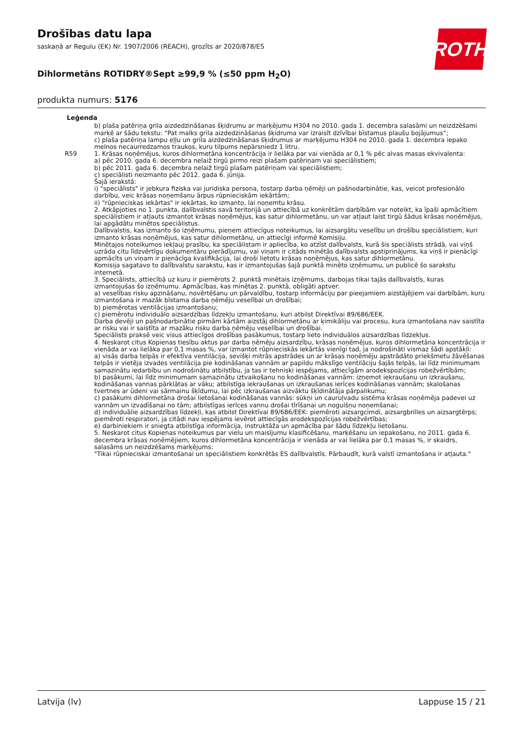ROTH
Drošības datu lapa
saskaņā ar Regulu (EK) Nr. 1907/2006 (REACH), grozīts ar 2020/878/ES
Dihlormetāns ROTIDRY®Sept ≥99,9 % (≤50 ppm H<sub>2</sub>O)
produkta numurs: 5176
Leģenda
b) plaša patēriņa grila aizdedzināšanas šķidrumu ar marķējumu H304 no 2010. gada 1. decembra salasāmi un neizdzēšami marķē ar šādu tekstu: “Pat malks grila aizdedzināšanas šķidruma var izraisīt dzīvībai bīstamus plaušu bojājumus”;
c) plaša patēriņa lampu eļļu un grila aizdedzināšanas šķidrumus ar marķējumu H304 no 2010. gada 1. decembra iepako melnos necaurredzamos traukos, kuru tilpums nepārsniedz 1 litru.
R59 1. Krāsas noņēmējus, kuros dihlormetāna koncentrācija ir lielāka par vai vienāda ar 0,1 % pēc alvas masas ekvivalenta:
a) pēc 2010. gada 6. decembra nelaiž tirgū pirmo reizi plašam patēriņam vai speciālistiem;
b) pēc 2011. gada 6. decembra nelaiž tirgū plašam patēriņam vai speciālistiem;
c) speciālisti neizmanto pēc 2012. gada 6. jūnija.
Šajā ierakstā:
i) "speciālists" ir jebkura fiziska vai juridiska persona, tostarp darba ņēmēji un pašnodarbinātie, kas, veicot profesionālo darbību, veic krāsas noņemšanu ārpus rūpnieciskām iekārtām;
ii) "rūpnieciskas iekārtas" ir iekārtas, ko izmanto, lai noņemtu krāsu.
2. Atkāpjoties no 1. punkta, dalībvalstis savā teritorijā un attiecībā uz konkrētām darbībām var noteikt, ka īpaši apmācītiem speciālistiem ir atļauts izmantot krāsas noņēmējus, kas satur dihlormetānu, un var atļaut laist tirgū šādus krāsas noņēmējus, lai apgādātu minētos speciālistus.
Dalībvalstis, kas izmanto šo izņēmumu, pieņem attiecīgus noteikumus, lai aizsargātu veselību un drošību speciālistiem, kuri izmanto krāsas noņēmējus, kas satur dihlormetānu, un attiecīgi informē Komisiju.
Minētajos noteikumos iekļauj prasību, ka speciālistam ir apliecība, ko atzīst dalībvalsts, kurā šis speciālists strādā, vai viņš uzrāda citu līdzvērtīgu dokumentāru pierādījumu, vai viņam ir citāds minētās dalībvalsts apstiprinājums, ka viņš ir pienācīgi apmācīts un viņam ir pienācīga kvalifikācija, lai droši lietotu krāsas noņēmējus, kas satur dihlormetānu.
Komisija sagatavo to dalībvalstu sarakstu, kas ir izmantojušas šajā punktā minēto izņēmumu, un publicē šo sarakstu internetā.
3. Speciālists, attiecībā uz kuru ir piemērots 2. punktā minētais izņēmums, darbojas tikai tajās dalībvalstīs, kuras izmantojušas šo izņēmumu. Apmācības, kas minētas 2. punktā, obligāti aptver:
a) veselības risku apzināšanu, novērtēšanu un pārvaldību, tostarp informāciju par pieejamiem aizstājējiem vai darbībām, kuru izmantošana ir mazāk bīstama darba ņēmēju veselībai un drošībai;
b) piemērotas ventilācijas izmantošanu;
c) piemērotu individuālo aizsardzības līdzekļu izmantošanu, kuri atbilst Direktīvai 89/686/EEK.
Darba devēji un pašnodarbinātie pirmām kārtām aizstāj dihlormetānu ar ķimikāliju vai procesu, kura izmantošana nav saistīta ar risku vai ir saistīta ar mazāku risku darba ņēmēju veselībai un drošībai.
Speciālists praksē veic visus attiecīgos drošības pasākumus, tostarp lieto individuālos aizsardzības līdzekļus.
4. Neskarot citus Kopienas tiesību aktus par darba ņēmēju aizsardzību, krāsas noņēmējus, kuros dihlormetāna koncentrācija ir vienāda ar vai lielāka par 0,1 masas %, var izmantot rūpnieciskās iekārtās vienīgi tad, ja nodrošināti vismaz šādi apstākļi:
a) visās darba telpās ir efektīva ventilācija, sevišķi mitrās apstrādes un ar krāsas noņēmēju apstrādāto priekšmetu žāvēšanas telpās ir vietēja izvades ventilācija pie kodināšanas vannām ar papildu mākslīgo ventilāciju šajās telpās, lai līdz minimumam samazinātu iedarbību un nodrošinātu atbilstību, ja tas ir tehniski iespējams, attiecīgām arodekspozīcijas robežvērtībām;
b) pasākumi, lai līdz minimumam samazinātu iztvaikošanu no kodināšanas vannām: izņemot iekraušanu un izkraušanu, kodināšanas vannas pārklātas ar vāku; atbilstīga iekraušanas un izkraušanas ierīces kodināšanas vannām; skalošanas tvertnes ar ūdeni vai sārmainu šķīdumu, lai pēc izkraušanas aizvāktu šķīdinātāja pārpalikumu;
c) pasākumi dihlormetāna drošai lietošanai kodināšanas vannās: sūkņi un cauruļvadu sistēma krāsas noņēmēja padevei uz vannām un izvadīšanai no tām; atbilstīgas ierīces vannu drošai tīrīšanai un nogulšņu noņemšanai;
d) individuālie aizsardzības līdzekļi, kas atbilst Direktīvai 89/686/EEK: piemēroti aizsargcimdi, aizsargbrilles un aizsargtērps; piemēroti respiratori, ja citādi nav iespējams ievērot attiecīgās arodekspozīcijas robežvērtības;
e) darbiniekiem ir sniegta atbilstīga informācija, instruktāža un apmācība par šādu līdzekļu lietošanu.
5. Neskarot citus Kopienas noteikumus par vielu un maisījumu klasificēšanu, marķēšanu un iepakošanu, no 2011. gada 6. decembra krāsas noņēmējiem, kuros dihlormetāna koncentrācija ir vienāda ar vai lielāka par 0,1 masas %, ir skaidrs, salasāms un neizdzēšams marķējums:
"Tikai rūpnieciskai izmantošanai un speciālistiem konkrētās ES dalībvalstīs. Pārbaudīt, kurā valstī izmantošana ir atļauta."
Latvija (lv) Lappuse 15 / 21